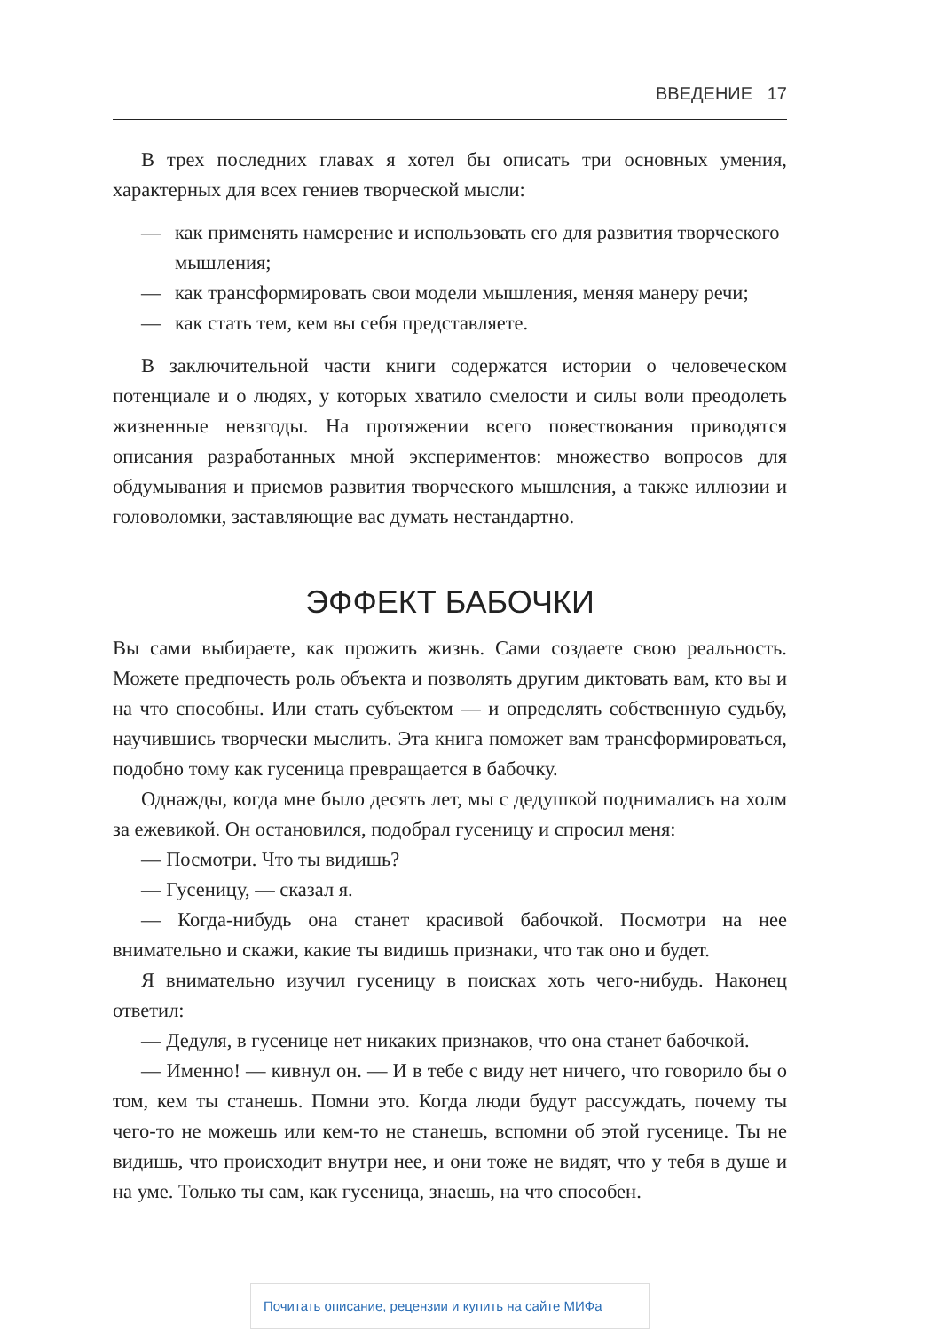ВВЕДЕНИЕ 17
В трех последних главах я хотел бы описать три основных умения, характерных для всех гениев творческой мысли:
— как применять намерение и использовать его для развития творческого мышления;
— как трансформировать свои модели мышления, меняя манеру речи;
— как стать тем, кем вы себя представляете.
В заключительной части книги содержатся истории о человеческом потенциале и о людях, у которых хватило смелости и силы воли преодолеть жизненные невзгоды. На протяжении всего повествования приводятся описания разработанных мной экспериментов: множество вопросов для обдумывания и приемов развития творческого мышления, а также иллюзии и головоломки, заставляющие вас думать нестандартно.
ЭФФЕКТ БАБОЧКИ
Вы сами выбираете, как прожить жизнь. Сами создаете свою реальность. Можете предпочесть роль объекта и позволять другим диктовать вам, кто вы и на что способны. Или стать субъектом — и определять собственную судьбу, научившись творчески мыслить. Эта книга поможет вам трансформироваться, подобно тому как гусеница превращается в бабочку.
Однажды, когда мне было десять лет, мы с дедушкой поднимались на холм за ежевикой. Он остановился, подобрал гусеницу и спросил меня:
— Посмотри. Что ты видишь?
— Гусеницу, — сказал я.
— Когда-нибудь она станет красивой бабочкой. Посмотри на нее внимательно и скажи, какие ты видишь признаки, что так оно и будет.
Я внимательно изучил гусеницу в поисках хоть чего-нибудь. Наконец ответил:
— Дедуля, в гусенице нет никаких признаков, что она станет бабочкой.
— Именно! — кивнул он. — И в тебе с виду нет ничего, что говорило бы о том, кем ты станешь. Помни это. Когда люди будут рассуждать, почему ты чего-то не можешь или кем-то не станешь, вспомни об этой гусенице. Ты не видишь, что происходит внутри нее, и они тоже не видят, что у тебя в душе и на уме. Только ты сам, как гусеница, знаешь, на что способен.
Почитать описание, рецензии и купить на сайте МИФа